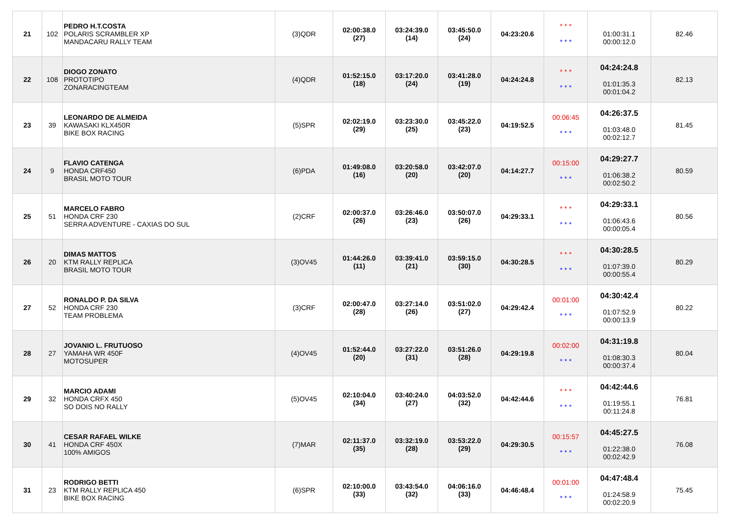| 21 | 102 | PEDRO H.T.COSTA POLARIS SCRAMBLER XP MANDACARU RALLY TEAM | (3)QDR | 02:00:38.0 (27) | 03:24:39.0 (14) | 03:45:50.0 (24) | 04:23:20.6 | * * * * * * | 01:00:31.1 00:00:12.0 | 82.46 |
| 22 | 108 | DIOGO ZONATO PROTOTIPO ZONARACINGTEAM | (4)QDR | 01:52:15.0 (18) | 03:17:20.0 (24) | 03:41:28.0 (19) | 04:24:24.8 | * * * * * * | 04:24:24.8 01:01:35.3 00:01:04.2 | 82.13 |
| 23 | 39 | LEONARDO DE ALMEIDA KAWASAKI KLX450R BIKE BOX RACING | (5)SPR | 02:02:19.0 (29) | 03:23:30.0 (25) | 03:45:22.0 (23) | 04:19:52.5 | 00:06:45 * * * | 04:26:37.5 01:03:48.0 00:02:12.7 | 81.45 |
| 24 | 9 | FLAVIO CATENGA HONDA CRF450 BRASIL MOTO TOUR | (6)PDA | 01:49:08.0 (16) | 03:20:58.0 (20) | 03:42:07.0 (20) | 04:14:27.7 | 00:15:00 * * * | 04:29:27.7 01:06:38.2 00:02:50.2 | 80.59 |
| 25 | 51 | MARCELO FABRO HONDA CRF 230 SERRA ADVENTURE - CAXIAS DO SUL | (2)CRF | 02:00:37.0 (26) | 03:26:46.0 (23) | 03:50:07.0 (26) | 04:29:33.1 | * * * * * * | 04:29:33.1 01:06:43.6 00:00:05.4 | 80.56 |
| 26 | 20 | DIMAS MATTOS KTM RALLY REPLICA BRASIL MOTO TOUR | (3)OV45 | 01:44:26.0 (11) | 03:39:41.0 (21) | 03:59:15.0 (30) | 04:30:28.5 | * * * * * * | 04:30:28.5 01:07:39.0 00:00:55.4 | 80.29 |
| 27 | 52 | RONALDO P. DA SILVA HONDA CRF 230 TEAM PROBLEMA | (3)CRF | 02:00:47.0 (28) | 03:27:14.0 (26) | 03:51:02.0 (27) | 04:29:42.4 | 00:01:00 * * * | 04:30:42.4 01:07:52.9 00:00:13.9 | 80.22 |
| 28 | 27 | JOVANIO L. FRUTUOSO YAMAHA WR 450F MOTOSUPER | (4)OV45 | 01:52:44.0 (20) | 03:27:22.0 (31) | 03:51:26.0 (28) | 04:29:19.8 | 00:02:00 * * * | 04:31:19.8 01:08:30.3 00:00:37.4 | 80.04 |
| 29 | 32 | MARCIO ADAMI HONDA CRFX 450 SO DOIS NO RALLY | (5)OV45 | 02:10:04.0 (34) | 03:40:24.0 (27) | 04:03:52.0 (32) | 04:42:44.6 | * * * * * * | 04:42:44.6 01:19:55.1 00:11:24.8 | 76.81 |
| 30 | 41 | CESAR RAFAEL WILKE HONDA CRF 450X 100% AMIGOS | (7)MAR | 02:11:37.0 (35) | 03:32:19.0 (28) | 03:53:22.0 (29) | 04:29:30.5 | 00:15:57 * * * | 04:45:27.5 01:22:38.0 00:02:42.9 | 76.08 |
| 31 | 23 | RODRIGO BETTI KTM RALLY REPLICA 450 BIKE BOX RACING | (6)SPR | 02:10:00.0 (33) | 03:43:54.0 (32) | 04:06:16.0 (33) | 04:46:48.4 | 00:01:00 * * * | 04:47:48.4 01:24:58.9 00:02:20.9 | 75.45 |